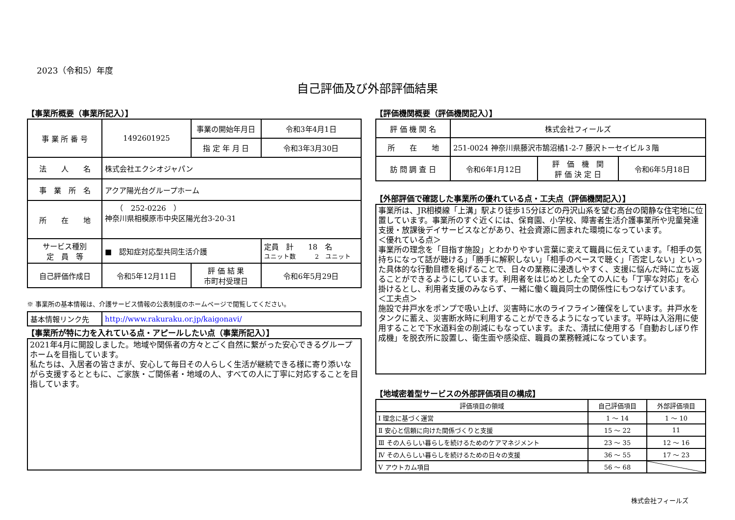2023（令和5）年度
自己評価及び外部評価結果
【事業所概要（事業所記入）】
| 事 業 所 番 号 | 1492601925 | 事業の開始年月日 | 令和3年4月1日 |
| | | 指 定 年 月 日 | 令和3年3月30日 |
| 法 人 名 | 株式会社エクシオジャパン | | |
| 事 業 所 名 | アクア陽光台グループホーム | | |
| 所 在 地 | （ 252-0226 ） 神奈川県相模原市中央区陽光台3-20-31 | | |
| サービス種別 定 員 等 | ■ 認知症対応型共同生活介護 | | 定員 計 18 名 ユニット数 2 ユニット |
| 自己評価作成日 | 令和5年12月11日 | 評 価 結 果 市町村受理日 | 令和6年5月29日 |
※ 事業所の基本情報は、介護サービス情報の公表制度のホームページで閲覧してください。
| 基本情報リンク先 | http://www.rakuraku.or.jp/kaigonavi/ |
【事業所が特に力を入れている点・アピールしたい点（事業所記入）】
2021年4月に開設しました。地域や関係者の方々とごく自然に繋がった安心できるグループホームを目指しています。
私たちは、入居者の皆さまが、安心して毎日その人らしく生活が継続できる様に寄り添いながら支援するとともに、ご家族・ご関係者・地域の人、すべての人に丁寧に対応することを目指しています。
【評価機関概要（評価機関記入）】
| 評 価 機 関 名 | 株式会社フィールズ | | |
| 所 在 地 | 251-0024 神奈川県藤沢市鵠沼橘1-2-7 藤沢トーセイビル３階 | | |
| 訪 問 調 査 日 | 令和6年1月12日 | 評 価 機 関 評 価 決 定 日 | 令和6年5月18日 |
【外部評価で確認した事業所の優れている点・工夫点（評価機関記入）】
事業所は、JR相模線「上溝」駅より徒歩15分ほどの丹沢山系を望む高台の閑静な住宅地に位置しています。事業所のすぐ近くには、保育園、小学校、障害者生活介護事業所や児童発達支援・放課後デイサービスなどがあり、社会資源に囲まれた環境になっています。
＜優れている点＞
事業所の理念を「目指す施設」とわかりやすい言葉に変えて職員に伝えています。「相手の気持ちになって話が聴ける」「勝手に解釈しない」「相手のペースで聴く」「否定しない」といった具体的な行動目標を掲げることで、日々の業務に浸透しやすく、支援に悩んだ時に立ち返ることができるようにしています。利用者をはじめとした全ての人にも「丁寧な対応」を心掛けるとし、利用者支援のみならず、一緒に働く職員同士の関係性にもつなげています。
＜工夫点＞
施設で井戸水をポンプで吸い上げ、災害時に水のライフライン確保をしています。井戸水をタンクに蓄え、災害断水時に利用することができるようになっています。平時は入浴用に使用することで下水道料金の削減にもなっています。また、清拭に使用する「自動おしぼり作成機」を脱衣所に設置し、衛生面や感染症、職員の業務軽減になっています。
【地域密着型サービスの外部評価項目の構成】
| 評価項目の領域 | 自己評価項目 | 外部評価項目 |
| Ⅰ 理念に基づく運営 | 1 ～ 14 | 1 ～ 10 |
| Ⅱ 安心と信頼に向けた関係づくりと支援 | 15 ～ 22 | 11 |
| Ⅲ その人らしい暮らしを続けるためのケアマネジメント | 23 ～ 35 | 12 ～ 16 |
| Ⅳ その人らしい暮らしを続けるための日々の支援 | 36 ～ 55 | 17 ～ 23 |
| Ⅴ アウトカム項目 | 56 ～ 68 | |
株式会社フィールズ